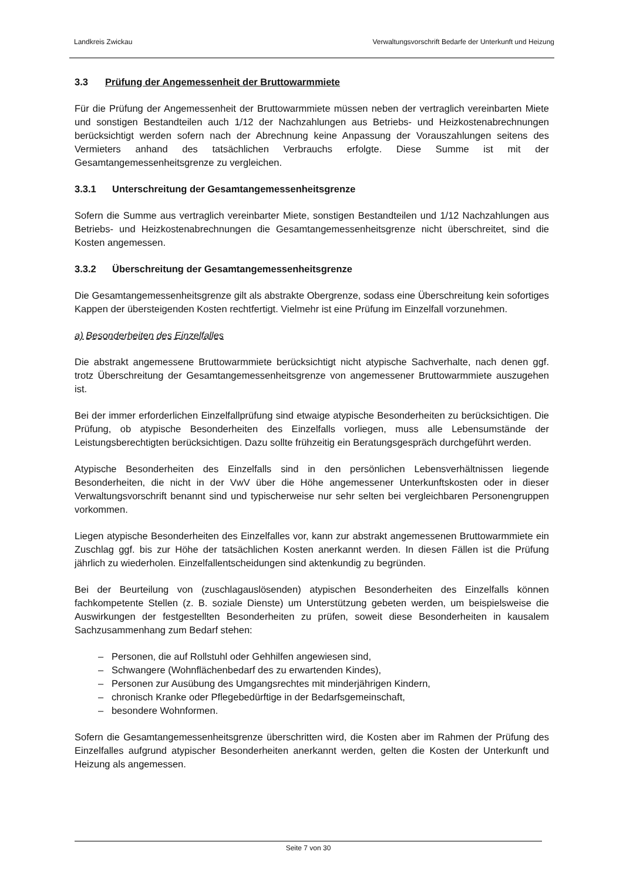Landkreis Zwickau Verwaltungsvorschrift Bedarfe der Unterkunft und Heizung
3.3 Prüfung der Angemessenheit der Bruttowarmmiete
Für die Prüfung der Angemessenheit der Bruttowarmmiete müssen neben der vertraglich vereinbarten Miete und sonstigen Bestandteilen auch 1/12 der Nachzahlungen aus Betriebs- und Heizkostenabrechnungen berücksichtigt werden sofern nach der Abrechnung keine Anpassung der Vorauszahlungen seitens des Vermieters anhand des tatsächlichen Verbrauchs erfolgte. Diese Summe ist mit der Gesamtangemessenheitsgrenze zu vergleichen.
3.3.1 Unterschreitung der Gesamtangemessenheitsgrenze
Sofern die Summe aus vertraglich vereinbarter Miete, sonstigen Bestandteilen und 1/12 Nachzahlungen aus Betriebs- und Heizkostenabrechnungen die Gesamtangemessenheitsgrenze nicht überschreitet, sind die Kosten angemessen.
3.3.2 Überschreitung der Gesamtangemessenheitsgrenze
Die Gesamtangemessenheitsgrenze gilt als abstrakte Obergrenze, sodass eine Überschreitung kein sofortiges Kappen der übersteigenden Kosten rechtfertigt. Vielmehr ist eine Prüfung im Einzelfall vorzunehmen.
a) Besonderheiten des Einzelfalles
Die abstrakt angemessene Bruttowarmmiete berücksichtigt nicht atypische Sachverhalte, nach denen ggf. trotz Überschreitung der Gesamtangemessenheitsgrenze von angemessener Bruttowarmmiete auszugehen ist.
Bei der immer erforderlichen Einzelfallprüfung sind etwaige atypische Besonderheiten zu berücksichtigen. Die Prüfung, ob atypische Besonderheiten des Einzelfalls vorliegen, muss alle Lebensumstände der Leistungsberechtigten berücksichtigen. Dazu sollte frühzeitig ein Beratungsgespräch durchgeführt werden.
Atypische Besonderheiten des Einzelfalls sind in den persönlichen Lebensverhältnissen liegende Besonderheiten, die nicht in der VwV über die Höhe angemessener Unterkunftskosten oder in dieser Verwaltungsvorschrift benannt sind und typischerweise nur sehr selten bei vergleichbaren Personengruppen vorkommen.
Liegen atypische Besonderheiten des Einzelfalles vor, kann zur abstrakt angemessenen Bruttowarmmiete ein Zuschlag ggf. bis zur Höhe der tatsächlichen Kosten anerkannt werden. In diesen Fällen ist die Prüfung jährlich zu wiederholen. Einzelfallentscheidungen sind aktenkundig zu begründen.
Bei der Beurteilung von (zuschlagauslösenden) atypischen Besonderheiten des Einzelfalls können fachkompetente Stellen (z. B. soziale Dienste) um Unterstützung gebeten werden, um beispielsweise die Auswirkungen der festgestellten Besonderheiten zu prüfen, soweit diese Besonderheiten in kausalem Sachzusammenhang zum Bedarf stehen:
– Personen, die auf Rollstuhl oder Gehhilfen angewiesen sind,
– Schwangere (Wohnflächenbedarf des zu erwartenden Kindes),
– Personen zur Ausübung des Umgangsrechtes mit minderjährigen Kindern,
– chronisch Kranke oder Pflegebedürftige in der Bedarfsgemeinschaft,
– besondere Wohnformen.
Sofern die Gesamtangemessenheitsgrenze überschritten wird, die Kosten aber im Rahmen der Prüfung des Einzelfalles aufgrund atypischer Besonderheiten anerkannt werden, gelten die Kosten der Unterkunft und Heizung als angemessen.
Seite 7 von 30